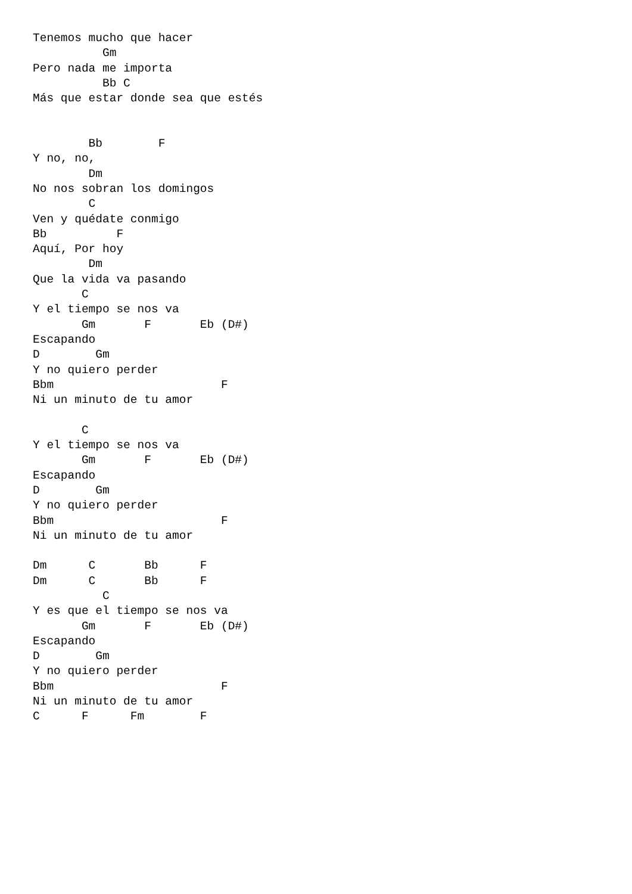Tenemos mucho que hacer
          Gm
Pero nada me importa
          Bb C
Más que estar donde sea que estés


        Bb        F
Y no, no,
        Dm
No nos sobran los domingos
        C
Ven y quédate conmigo
Bb          F
Aquí, Por hoy
        Dm
Que la vida va pasando
       C
Y el tiempo se nos va
       Gm       F       Eb (D#)
Escapando
D        Gm
Y no quiero perder
Bbm                        F
Ni un minuto de tu amor

       C
Y el tiempo se nos va
       Gm       F       Eb (D#)
Escapando
D        Gm
Y no quiero perder
Bbm                        F
Ni un minuto de tu amor

Dm      C       Bb      F
Dm      C       Bb      F
          C
Y es que el tiempo se nos va
       Gm       F       Eb (D#)
Escapando
D        Gm
Y no quiero perder
Bbm                        F
Ni un minuto de tu amor
C      F      Fm        F